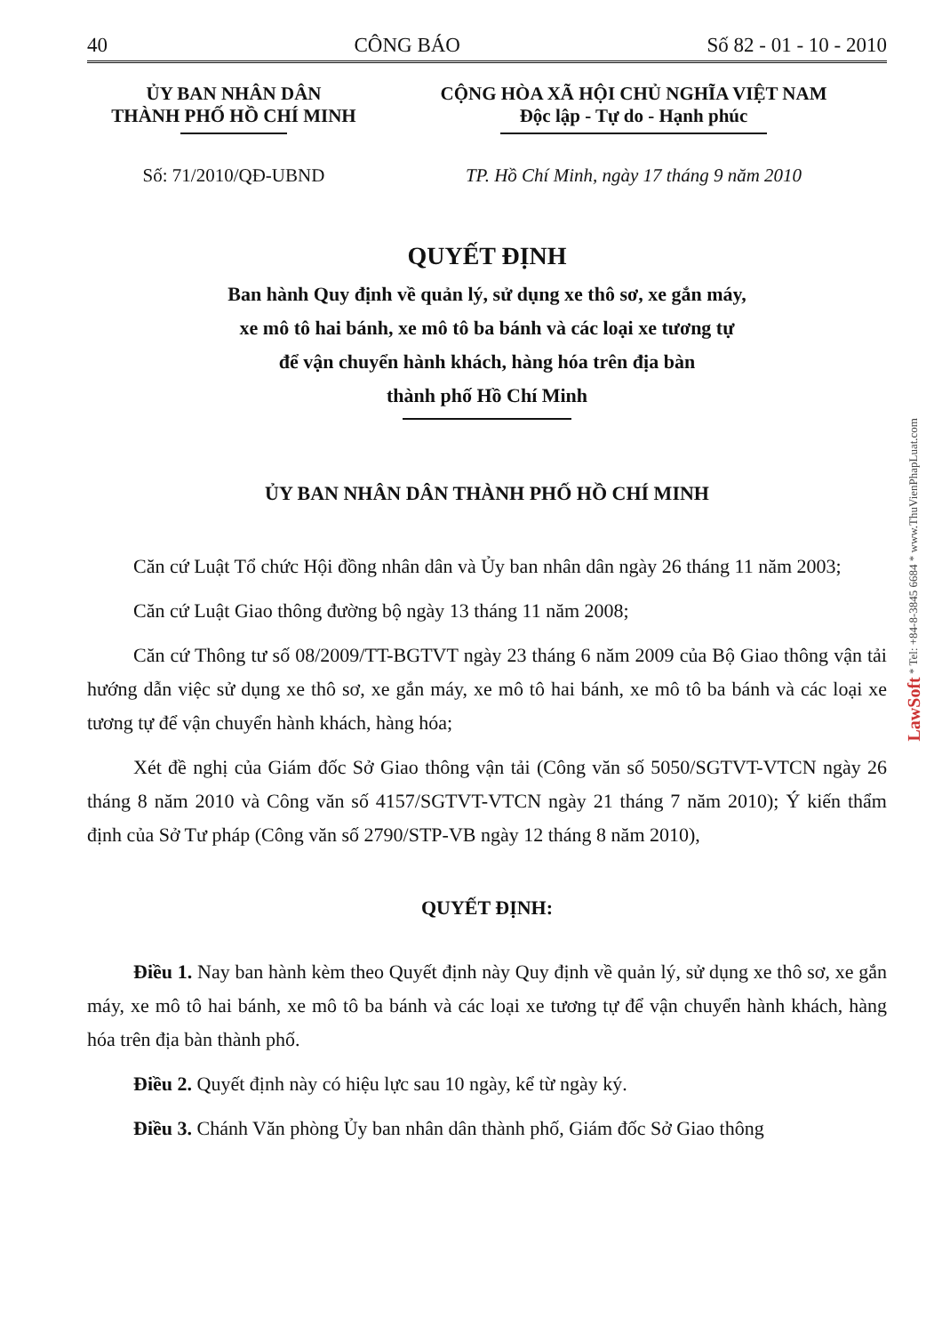40 CÔNG BÁO Số 82 - 01 - 10 - 2010
ỦY BAN NHÂN DÂN
THÀNH PHỐ HỒ CHÍ MINH
CỘNG HÒA XÃ HỘI CHỦ NGHĨA VIỆT NAM
Độc lập - Tự do - Hạnh phúc
Số: 71/2010/QĐ-UBND TP. Hồ Chí Minh, ngày 17 tháng 9 năm 2010
QUYẾT ĐỊNH
Ban hành Quy định về quản lý, sử dụng xe thô sơ, xe gắn máy,
xe mô tô hai bánh, xe mô tô ba bánh và các loại xe tương tự
để vận chuyển hành khách, hàng hóa trên địa bàn
thành phố Hồ Chí Minh
ỦY BAN NHÂN DÂN THÀNH PHỐ HỒ CHÍ MINH
Căn cứ Luật Tổ chức Hội đồng nhân dân và Ủy ban nhân dân ngày 26 tháng 11 năm 2003;
Căn cứ Luật Giao thông đường bộ ngày 13 tháng 11 năm 2008;
Căn cứ Thông tư số 08/2009/TT-BGTVT ngày 23 tháng 6 năm 2009 của Bộ Giao thông vận tải hướng dẫn việc sử dụng xe thô sơ, xe gắn máy, xe mô tô hai bánh, xe mô tô ba bánh và các loại xe tương tự để vận chuyển hành khách, hàng hóa;
Xét đề nghị của Giám đốc Sở Giao thông vận tải (Công văn số 5050/SGTVT-VTCN ngày 26 tháng 8 năm 2010 và Công văn số 4157/SGTVT-VTCN ngày 21 tháng 7 năm 2010); Ý kiến thẩm định của Sở Tư pháp (Công văn số 2790/STP-VB ngày 12 tháng 8 năm 2010),
QUYẾT ĐỊNH:
Điều 1. Nay ban hành kèm theo Quyết định này Quy định về quản lý, sử dụng xe thô sơ, xe gắn máy, xe mô tô hai bánh, xe mô tô ba bánh và các loại xe tương tự để vận chuyển hành khách, hàng hóa trên địa bàn thành phố.
Điều 2. Quyết định này có hiệu lực sau 10 ngày, kể từ ngày ký.
Điều 3. Chánh Văn phòng Ủy ban nhân dân thành phố, Giám đốc Sở Giao thông
LawSoft * Tel: +84-8-3845 6684 * www.ThuVienPhapLuat.com